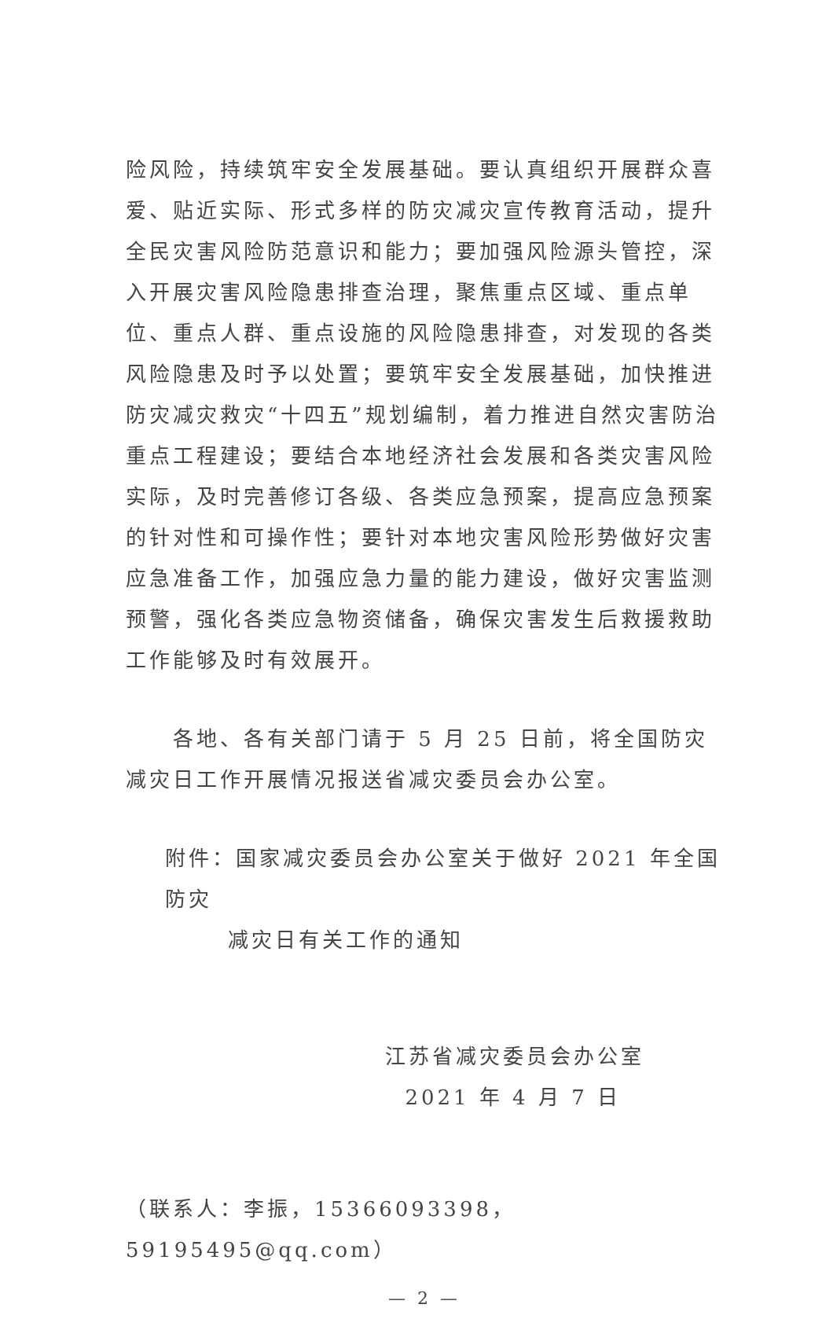险风险，持续筑牢安全发展基础。要认真组织开展群众喜爱、贴近实际、形式多样的防灾减灾宣传教育活动，提升全民灾害风险防范意识和能力；要加强风险源头管控，深入开展灾害风险隐患排查治理，聚焦重点区域、重点单位、重点人群、重点设施的风险隐患排查，对发现的各类风险隐患及时予以处置；要筑牢安全发展基础，加快推进防灾减灾救灾“十四五”规划编制，着力推进自然灾害防治重点工程建设；要结合本地经济社会发展和各类灾害风险实际，及时完善修订各级、各类应急预案，提高应急预案的针对性和可操作性；要针对本地灾害风险形势做好灾害应急准备工作，加强应急力量的能力建设，做好灾害监测预警，强化各类应急物资储备，确保灾害发生后救援救助工作能够及时有效展开。
　　各地、各有关部门请于 5 月 25 日前，将全国防灾减灾日工作开展情况报送省减灾委员会办公室。
附件：国家减灾委员会办公室关于做好 2021 年全国防灾
减灾日有关工作的通知
江苏省减灾委员会办公室
2021 年 4 月 7 日
（联系人：李振，15366093398，59195495@qq.com）
— 2 —